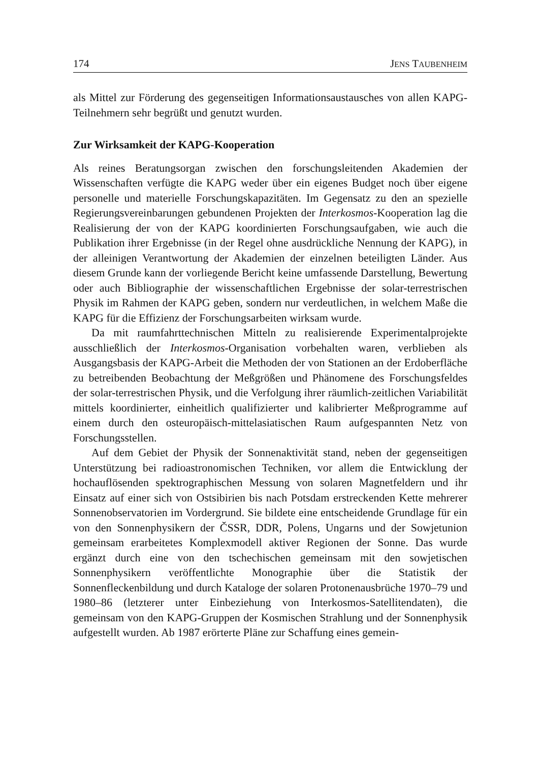174 JENS TAUBENHEIM
als Mittel zur Förderung des gegenseitigen Informationsaustausches von allen KAPG-Teilnehmern sehr begrüßt und genutzt wurden.
Zur Wirksamkeit der KAPG-Kooperation
Als reines Beratungsorgan zwischen den forschungsleitenden Akademien der Wissenschaften verfügte die KAPG weder über ein eigenes Budget noch über eigene personelle und materielle Forschungskapazitäten. Im Gegensatz zu den an spezielle Regierungsvereinbarungen gebundenen Projekten der Interkosmos-Kooperation lag die Realisierung der von der KAPG koordinierten Forschungsaufgaben, wie auch die Publikation ihrer Ergebnisse (in der Regel ohne ausdrückliche Nennung der KAPG), in der alleinigen Verantwortung der Akademien der einzelnen beteiligten Länder. Aus diesem Grunde kann der vorliegende Bericht keine umfassende Darstellung, Bewertung oder auch Bibliographie der wissenschaftlichen Ergebnisse der solar-terrestrischen Physik im Rahmen der KAPG geben, sondern nur verdeutlichen, in welchem Maße die KAPG für die Effizienz der Forschungsarbeiten wirksam wurde.
Da mit raumfahrttechnischen Mitteln zu realisierende Experimentalprojekte ausschließlich der Interkosmos-Organisation vorbehalten waren, verblieben als Ausgangsbasis der KAPG-Arbeit die Methoden der von Stationen an der Erdoberfläche zu betreibenden Beobachtung der Meßgrößen und Phänomene des Forschungsfeldes der solar-terrestrischen Physik, und die Verfolgung ihrer räumlich-zeitlichen Variabilität mittels koordinierter, einheitlich qualifizierter und kalibrierter Meßprogramme auf einem durch den osteuropäisch-mittelasiatischen Raum aufgespannten Netz von Forschungsstellen.
Auf dem Gebiet der Physik der Sonnenaktivität stand, neben der gegenseitigen Unterstützung bei radioastronomischen Techniken, vor allem die Entwicklung der hochauflösenden spektrographischen Messung von solaren Magnetfeldern und ihr Einsatz auf einer sich von Ostsibirien bis nach Potsdam erstreckenden Kette mehrerer Sonnenobservatorien im Vordergrund. Sie bildete eine entscheidende Grundlage für ein von den Sonnenphysikern der ČSSR, DDR, Polens, Ungarns und der Sowjetunion gemeinsam erarbeitetes Komplexmodell aktiver Regionen der Sonne. Das wurde ergänzt durch eine von den tschechischen gemeinsam mit den sowjetischen Sonnenphysikern veröffentlichte Monographie über die Statistik der Sonnenfleckenbildung und durch Kataloge der solaren Protonenausbrüche 1970–79 und 1980–86 (letzterer unter Einbeziehung von Interkosmos-Satellitendaten), die gemeinsam von den KAPG-Gruppen der Kosmischen Strahlung und der Sonnenphysik aufgestellt wurden. Ab 1987 erörterte Pläne zur Schaffung eines gemein-